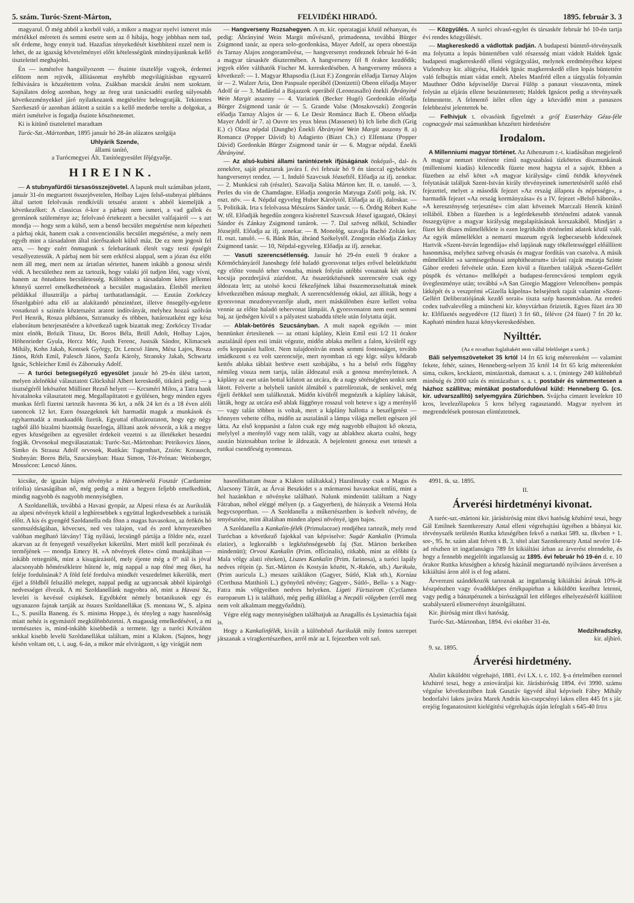5. szám. Turóc-Szent-Márton, FELVIDÉKI HIRADÓ. 1895. február 3. 3
magyarul. Ő még abból a korból való, a mikor a magyar nyelvi ismeret más mértékkel méretett és semmi esetre sem az ő hibája, hogy jobbban nem tud, sőt érdeme, hogy ennyit tud. Hazafias tényekedését kisebbíteni ezzel nem is lehet, de az igazság követelményei előtt kötelességünk mindnyájunknak kellő tisztelettel meghajolni.
Én — ismételve hangsúlyozom — őszinte tisztelője vagyok, érdemei előttem nem rejtvék, állításomat enyhébb megvilágításban egyszerű felhivására is közzétettem volna. Zsákban macskát árulni nem szoktam. Sajnálatos dolog azonban, hogy az öreg urat tanácsadói esetleg súlyosabb következményekkel járó nyilatkozatok megtételére beleugratják. Tekintetes Szerkesztő úr azonban átlátott a szitán s a kellő mederbe terelte a dolgokat, a miért ismételve is fogadja őszinte köszönetemet.
Ki is kitünő tisztelettel maradtam
Turóc-Szt.-Mártonban, 1895 január hó 28-án alázatos szolgája
Uhlyárik Szende,
állami tanító,
a Turócmegyei Ált. Tanítóegyesület főjégyzője.
HIREINK.
— A stubnyafürdői társasösszejövetel. A lapunk mult számában jelzett, január 31-én megtartott összejövetelen, Holbay Lajos felső-stubnyai plébános által tartott felolvasás rendkívüli tetszést aratott s abból kiemeljük a következőket: A classicus ó-kor a párbajt nem ismeri, a vad gallok és germánok szüleménye az; felolvasó értekezett a becsület valfajairól — s azt mondja — hogy sem a külső, sem a benső becsület megsértése nem képezheti a párbaj okát, hanem csak a convencionális becsület megsértése, a mely nem egyéb mint a társadalom által ráerőszakolt külső máz. De ez nem jogosít fel arra, — hogy ezért önmagunk s felebarátunk életét vagy testi épségét veszélyeztessük. A párbaj nem bír sem erkölcsi alappal, sem a józan ész előtt nem áll meg, mert nem az ártatlan sértettet, hanem inkább a gonosz sértőt védi. A becsülethez nem az tartozik, hogy valaki jól tudjon lőni, vagy vívni, hanem az öntudatos becsületesség. Különben a társadalom kétes jellemei könnyű szerrel emelkedhetnének a becsület magaslatára. Életből merített példákkal illusztrálja a párbaj tarthatatlanságát. — Ezután Zorkóczy főszolgabíró adta elő az alakítandó pénzintézet, illetve önsegély-egyletre vonatkozó s szintén köztetszést aratott indítványát, melyhez hozzá szólván Perl Henrik, Rosza plébános, Sztranszky és többen, határozatként egy kész elaborátum beterjesztésére a következő tagok bizattak meg: Zorkóczy Tivadar mint elnök, Brózik Titusz, Dr. Boros Béla, Brüll Adolt, Holbay Lajos, Höhenrieder Gyula, Hercz Mór, Justh Ferenc, Justsák Sándor, Klimacsek Mihály, Kohn Jakab, Kontsek György, Dr. Lencsó János, Mész Lajos, Rosza János, Róth Emil, Palesch János, Szofa Károly, Stransky Jakab, Schwartz Ignác, Schleicher Emil és Záborszky Adolf.
— A turóci betegsegélyző egyesület január hó 29-én ülést tartott, melyen alelnökké választatott Glückshál Albert kereskedő, titkárrá pedig — a tisztségéről leköszönt Mülliner Rezső helyett — Krcsméri Milos, a Tatra bank hivatalnoka választatott meg. Megallapíttatott e gyülésen, hogy minden egyes munkas férfi fizetni tartozik havonta 36 krt, a nők 24 krt és a 18 éven alóli tanoncok 12 krt. Ezen összegeknek két harmadát maguk a munkások és egyharmadát a munkaadók fizetik. Egyuttal elhatároztatott, hogy egy négy tagból álló bizalmi bizottság összefogja, állítani azok névsorát, a kik a megye egyes községeiben az egyesület érdekeit vezetni s az illetékeket beszedni fogják. Orvosokul megválasztattak: Turóc-Szt.-Mártonban: Petrikovics János, Simko és Strausz Adolf orvosok, Ruttkán: Tugenthart, Znión: Korausch, Stubnyán: Boros Béla, Szucsányban: Haaz Simon, Tót-Prónan: Weinberger, Mossócon: Lencsó János.
— Hangverseny Rozsahegyen. A m. kir. operatagjai közül néhanyan, és pedig: Ábrányiné Wein Margit művésznő, primadonna, továbbá Bürger Zsigmond tanár, az opera solo-gordonkása, Mayer Adolf, az opera oboestája és Tarnay Alajos zongoraművész, — hangversenyt rendeznek február hó 6-án a magyar társaskör dísztermében. A hangverseny fél 8 órakor kezdődik; jegyek előre válthatók Fischer M. kereskedésében. A hangverseny műsora a következő: — 1. Magyar Rhapsodia (Liszt F.) Zongorán előadja Tarnay Alajos úr — 2. Walzer Aria, Don Paspuale operából (Donizetti) Obeon előadja Mayer Adolf úr — 3. Madárdal a Bajazzok operából (Leoneasallo) énekli Ábrányiné Wein Margit asszony — 4. Variatiok (Becker Hugó) Gordonkán előadja Bürger Zsigmond tanár úr — 5. Grande Valse (Moszkovszki) Zongorán előadja Tarnay Alajos úr — 6. Le Desir Románcz Bach E. Obeon előadja Mayer Adolf úr 7. a) Ouvre tes yeux bleus (Massenet) b) Ich liebe dich (Grig E.) c) Olasz népdal (Dunghe) Énekli Ábrányiné Wein Margit asszony 8. a) Romancz (Popper Dávid) b) Adagietto (Bizet Ch.) c) Elfentanz (Popper Dávid) Gordonkán Bürger Zsigmond tanár úr — 6. Magyar népdal. Énekli Ábrányiné.
— Az alsó-kubini állami tanintézetek ifjúságának önképző-, dal- és zeneköre, saját pénztaruk javára f. évi február hó 9 én tánccal egybekötött hangversenyt rendez. — 1. Induló Szavcsuk Józseftől. Előadja az ifj. zenekar. — 2. Munkácsi rab (részlet). Szavalja Saláta Márton ker. II. o. tanuló. — 3. Perles du vin de Chamdagne. Előadja zongorán Matyuga Zsófi polg. isk. IV. oszt. növ. — 4. Népdal egyveleg Huber Károlytól. Előadja az ifj. daloskar. — 5. Politikák. Irta s felolvassa Mészáros Sándor tanár. — 6. Ördög Róbert Kuhe W. től. Előadják hegedűn zongora kiséretteI Szavcsuk József igazgató, Okányi Sándor és Zánkay Zsigmond tanárok. — 7. Dal szöveg nélkül, Schindler Józsejtől. Előadja az ifj. zenekar. — 8. Monológ, szavalja Bachó Zoltán ker. II. oszt. tanuló. — 6. Bánk Bán, ábránd Székelytől. Zongorán előadja Zánkay Zsigmond tanár. — 10, Népdal-egyveleg. Előadja az ifj. zenekar.
— Vasuti szerencsétlenség. Január hó 29-én esteli 9 órakor a Körmöcbányáról Janoshegy felé haladó gyorsvonat teljes erővel beleütközött egy előtte vonuló teher vonatba, minek folytán utóbbi vonatnak két utolsó kocsija porzdorjává zúzódott. Az összeütközésnek szerencsére csak egy áldozata lett; az utolsó kocsi fékezőjének lábai összemorzsoltattak minek következtében másnap meghalt. A szerencsétlenség okául, azt állíták, hogy a gyorsvonat mozdonyvezetője aludt, mert máskülönben észre kellett volna vennie az előtte haladó tehervonat lámpáit. A gyorsvonaton nem esett semmi baj, az ijedségen kívül s a pályatest szabadda tétele után folytatta útját.
— Ablak-betörés Szucsányban. A mult napok egyikén — mint bennünket értesítenek — az ottani káplány, Klein Emil esti 1/2 11 órakor asztalánál épen esti imáit végezte, midőn ablaka mellett a falon, kívülről egy erős koppanást hallott. Nem tulajdonítván ennek semmi fontosságot, tovább imádkozott s ez volt szerencséje, mert nyomban rá egy klgr. súlyu kődarab kettős ablaka táblait betörve esett szobájába, s ha a belső erős függöny némileg vissza nem tartja, talán áldozatul esik a gonosz merényletnek. A káplány az eset után bottal kifutott az utcára, de a nagy sötétségben senkit sem látott. Felverte a helybeli tanítót álmából s patrolíroztak, de senkivel, még éjjeli őrökkel sem találkoztak. Midőn kívülről megnézték a káplány lakását, látták, hogy az utcára eső ablak függönye rosszul volt beteve s igy a merénylő — vagy talán többen is voltak, mert a káplány hallotta a beszélgetést — könnyen vehette célba, midőn az asztalánál a lámpa világa mellett egészen jól látta. Az első koppanást a falon csak egy még nagyobb elhajtott kő okozta, melylyel a merénylő vagy nem talált, vagy az ablakhoz akarta csalni, hogy azután biztosabban terítse le áldozatát. A bejelentett gonosz eset tettesét a ruttkai csendőrség nyomozza.
— Közgyülés. A turóci olvasó-egylet és társaskör február hó 10-én tartja évi rendes közgyűlését.
— Magkereskedő a vádlottak padján. A budapesti büntető-törvényszék ma folytatta a lopás büntettében való részesség miatt vádolt Haldek Ignác budapesti magkereskedő elleni végtárgyalást, melynek eredményéhez képest Vizlendvay kir. alügyész, Haldek Ignác magkereskedő ellen lopás büntettére való felbujtás miatt vádat emelt. Abeles Manfréd ellen a tárgyalás folyamán Mauthner Ödön képviselője Darvai Fülöp a panaszt visszavonta, minek folytán az eljárás ellene beszüntettetett; Haldek Ignácot pedig a törvényszék felmentette. A felmentő ítélet ellen úgy a közvádló mint a panaszos felebbezést jelentettek be.
— Felhivjuk t. olvasóink figyelmét a gróf Eszterházy Géza-féle cognacgyár mai számunkban közzétett hirdetésére
Irodalom.
A Millenniumi magyar történet. Az Athenæum r.-t. kiadásában megjelenő A magyar nemzet története című nagyszabású tízkötetes díszmunkának (milleniumi kiadás) kilencedik füzete most hagyta el a sajtót. Ebben a füzetben az első kötet »A magyar királyság« című ötödik könyvének folytatását találjuk Szent-István király törvényeinek ismertetéséről szóló első fejezettel, melyet a második fejezet »Az ország állapota és népessége«, a harmadik fejezet »Az ország kormányzása« és a IV. fejezet »Belső háborúk«. »A kereszténység terjesztése« cím alatt követnek Marczali Henrik kitünő tollából. Ebben a füzetben is a legérdekesebb történelmi adatok vannak összegyüjtve a magyar királyság megalapításának korszakából. Mindjárt a füzet két díszes műmelléklete is ezen legritkább történelmi adatok közül való. Az egyik műmelléklet a nemzeti muzeum egyik legbecsesebb kódexének Hartvik »Szent-István legendája« első lapjának nagy tökéletességgel előállított hasonmása, melyhez szöveg olvasás és magyar fordítás van csatolva. A másik műmelléklet »a sarmisegethusai amphitheatrum« távlati rajzát mutatja Szinte Gábor eredeti felvétele után. Ezen kivül a füzetben találjuk »Szent-Gellért püspök és vértanu« mellképét a budapest-ferencvárosi templom egyik üvegfestménye után; továbbá »A San Giorgio Maggiore Velencében« pompás látképét és a veszprémi »Gizella kápolna« belsejének rajzát valamint »Szent-Gellért Deliberatiójának kezdő sorait« tiszta szép hasonmásban. Az eredeti codex tudvalevőleg a müncheni kir. könyvtárban őriztetik. Egyes füzet ára 30 kr. Előfizetés negyedévre (12 füzet) 3 frt 60., félévre (24 füzet) 7 frt 20 kr. Kapható minden hazai könyvkereskedésben.
Nyilttér.
(Az e rovatban foglaltakért nem vállal felelőséget a szerk.)
Báli selyemszöveteket 35 krtól 14 frt 65 krig méterenként — valamint fekete, fehér, szines, Henneberg-selyem 35 krtól 14 frt 65 krig méterenként sima, csikos, kockázott, mintázottak, damaszt s. a. t. (mintegy 240 különböző minőség és 2000 szín és mintázatban s. a. t. postabér és vámmentesen a házhoz szállitva; mintákat postafordulóval küld: Henneberg G. (cs. kir. udvarszallító) selyemgyára Zürichben. Svájcba cimzett levelekre 10 kros, levelezőlapokra 5 kros bélyeg ragasztandó. Magyar nyelven irt megrendelések pontosan elintéztetnek.
kicsike, de igazán bájos növényke a Háromlevelü Fosztár (Cardamine trifolia) társaságában nő, még pedig a mint a hegyen feljebb emelkedünk, mindig nagyobb és nagyobb mennyiségben.
A Szoldanellák, továbbá a Havasi gyopár, az Alpesi rózsa és az Aurikulák az alpesi növények közül a leghíresebbek s együttal legkedvesebbek a turisták előtt. A kis és gyengéd Szoldanella oda fönn a magas havasokon, az örökös hó szomszédságában, kövecses, ned ves talajon, vad és zord környezetében valóban meglható látvány! Tág nyílású, lecsüngő pártája a földre néz, ezzel akarvan az őt fenyegető veszélyeket kikerülni. Mert mitől kell porzóinak és termőjének — mondja Emery H. »A növények élete« című munkájában — inkább rettegniök, mint a kisugárzástól, mely éjente még a 0° nál is jóval alacsonyabb hőmérsékletre hűtené le, míg nappal a nap ölné meg őket, ha feléje fordulnának? A föld felé fordulva mindkét veszedelmet kikerülik, mert éjjel a földből felszálló meleget, nappal pedig az ugyancsak abból kipárolgó nedvességet élvezik. A mi Szoldanellánk nagyobra nő, mint a Havasi Sz., levelei is kevéssé csipkések. Egyébként némely botanikusok egy és ugyanazon fajnak tartják az összes Szoldanellákat (S. montana W., S. alpina L., S. pusilla Baneng. és S. minima Hoppe.), és tényleg a nagy hasonlóság miatt nehéz is egymástól megkülönböztetni. A magasság emelkedésével, a mi természetes is, mind-inkább kisebbedik a termete. Igy a turóci Kriváňon sokkal kisebb levelü Szoldanellákat találtam, mint a Klakon. (Sajnos, hogy késön voltam ott, t. i. aug. 6-án, a mikor már elvirágzott, s így virágját nem
hasonlíthattam össze a Klakon találtakkal.) Hazslinszky csak a Magas és Alacsony Tátrát, az Árvai Beszkidet s a mármarosi havasokat említi, mint a hol hazánkban e növényke található. Nalunk mindenütt találtam a Nagy Fátraban, néhol eléggé mélyen (p. a Gagyerben), de hiányzik a Veterná Hola hegycsoportban. — A Szoldanella a műkertészetben is kedvelt növény, de tenyésztése, mint általában minden alpesi növényé, igen bajos.
A Szoldanella a Kankalin-félék (Primulaceae) rendjéhez tartozik, mely rend Turócban a következő fajokkal van képviselve: Sugár Kankalin (Primula elatior), a legkoraibb s legközönségesebb faj (Szt. Márton berkeiben mindenütt); Orvosi Kankalin (Prim. officinalis), ritkabb, mint az előbbi (a Mala völgy alatti réteken), Lisztes Kankalin (Prim. farinosa), a turóci lapály nedves rétjein (p. Szt.-Márton és Kostyán között, N.-Rakón, stb.) Aurikula, (Prim auricula L.) meszes sziklákon (Gagyer, Sútló, Klak stb.), Kortúza (Corthusa Matthioli L.) gyönyörű növény; Gagyer-, Sútló-, Bella- s a Nagy-Fatra más völgyeiben nedves helyeken. Ligeti Fürtszirom (Cyclamen europaeum L) is található, még pedig állítólag a Necpáli völgyben (erről meg nem volt alkalmam meggyőződni).
Végre elég nagy mennyiségben találhatjuk az Anagallis és Lysimachia fajait is.
Hogy a Kankalinfélék, kivált a különböző Aurikulák mily fontos szerepet játszanak a viragkertészetben, arról már az I. fejezetben volt szó.
4991. tk. sz. 1895.
II.
Árverési hirdetményi kivonat.
A turóc-szt.-mártoni kir. járásbiróság mint tlkvi hatóság közhírré teszi, hogy Gál Emilnek Szentkereszty Antal elleni végrehajtási ügyében a bbányai kir. törvényszék területén Ruttka községében fekvő a ruttkai 589. sz. tlkvben + 1. sor-, 95. hr. szám alatt felvett s B. 3. tétel alatt Szentkereszty Antal nevére 1/4-ad részben irt ingatlanságra 789 frt kikiáltási árban az árverést elrendelte, és hogy a fennebb megjelölt ingatlanság az 1895. évi február hó 19-én d. e. 10 órakor Ruttka községben a község házánál megtartandó nyilvános árverésen a kikiáltási áron alól is el fog adatni.
Árverezni szándékozók tartoznak az ingatlanság kikiáltási árának 10%-át készpénzben vagy óvadékképes értékpapirban a kiküldött kezéhez letenni, vagy pedig a bánatpénznek a birószágnál lett előleges elhelyezéséről kiállított szabályszerű elismervényt átszolgáltatni.
Kir. jbiróság mint tlkvi hatóság.
Turóc-Szt.-Mártonban, 1894. évi október 31-én.
Medzihradszky,
kir. aljbiró.
9. sz. 1895.
Árverési hirdetmény.
Alulirt kiküldött végrehajtó, 1881. évi LX. t. c. 102. §-a értelmében ezennel közhirré teszi, hogy a zniováraljai kir. Járásbiróság 1894. évi 3990. számu végzése következtében Izak Gusztáv ügyvéd által képviselt Fábry Mihály bodorfalvi lakos javára Marek András kis-csepcsényi lakos ellen 445 frt s jár. erejéig foganatositott kielégitési végrehajtás útján lefoglalt s 645-40 frtra